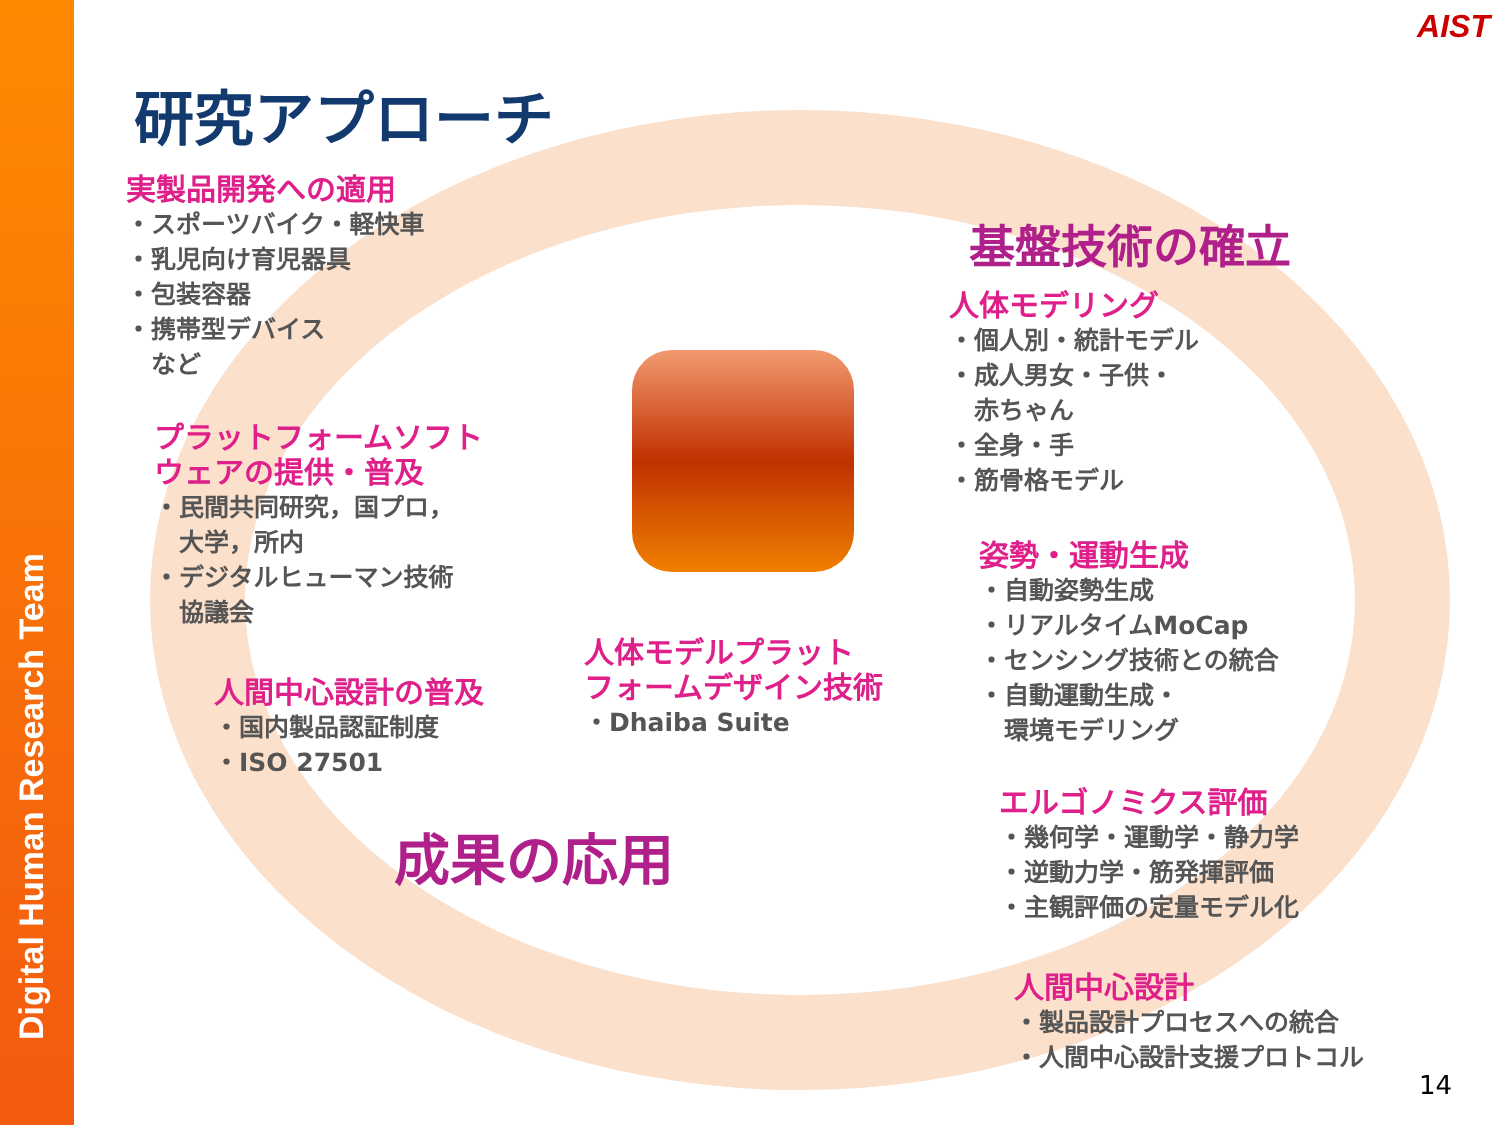Digital Human Research Team
AIST
研究アプローチ
実製品開発への適用
・スポーツバイク・軽快車
・乳児向け育児器具
・包装容器
・携帯型デバイス
　など
プラットフォームソフト
ウェアの提供・普及
・民間共同研究，国プロ，
　大学，所内
・デジタルヒューマン技術
　協議会
人間中心設計の普及
・国内製品認証制度
・ISO 27501
人体モデルプラット
フォームデザイン技術
・Dhaiba Suite
成果の応用
基盤技術の確立
人体モデリング
・個人別・統計モデル
・成人男女・子供・
　赤ちゃん
・全身・手
・筋骨格モデル
姿勢・運動生成
・自動姿勢生成
・リアルタイムMoCap
・センシング技術との統合
・自動運動生成・
　環境モデリング
エルゴノミクス評価
・幾何学・運動学・静力学
・逆動力学・筋発揮評価
・主観評価の定量モデル化
人間中心設計
・製品設計プロセスへの統合
・人間中心設計支援プロトコル
14